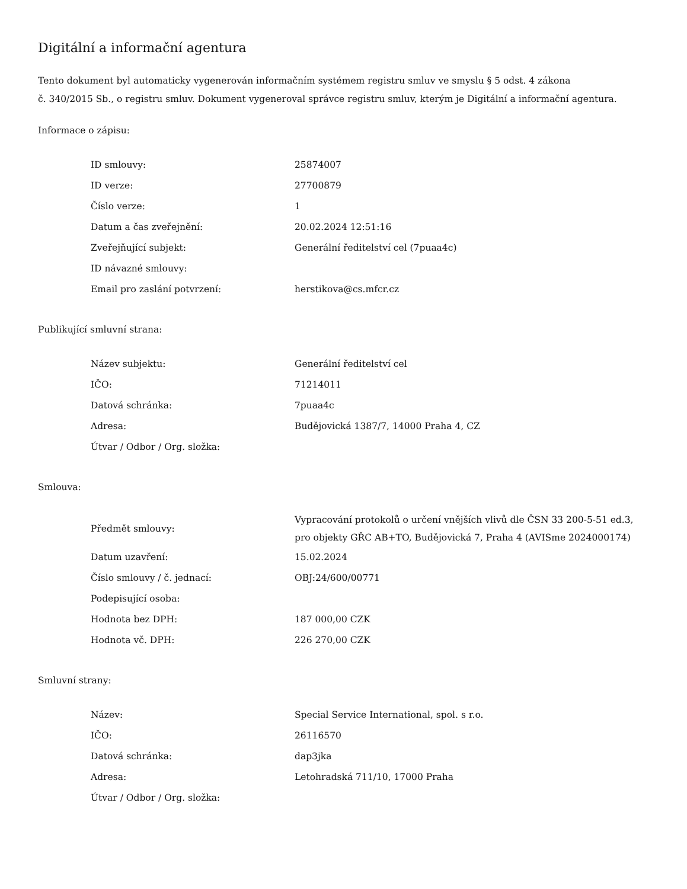Digitální a informační agentura
Tento dokument byl automaticky vygenerován informačním systémem registru smluv ve smyslu § 5 odst. 4 zákona
č. 340/2015 Sb., o registru smluv. Dokument vygeneroval správce registru smluv, kterým je Digitální a informační agentura.
Informace o zápisu:
| ID smlouvy: | 25874007 |
| ID verze: | 27700879 |
| Číslo verze: | 1 |
| Datum a čas zveřejnění: | 20.02.2024 12:51:16 |
| Zveřejňující subjekt: | Generální ředitelství cel (7puaa4c) |
| ID návazné smlouvy: | |
| Email pro zaslání potvrzení: | herstikova@cs.mfcr.cz |
Publikující smluvní strana:
| Název subjektu: | Generální ředitelství cel |
| IČO: | 71214011 |
| Datová schránka: | 7puaa4c |
| Adresa: | Budějovická 1387/7, 14000 Praha 4, CZ |
| Útvar / Odbor / Org. složka: | |
Smlouva:
| Předmět smlouvy: | Vypracování protokolů o určení vnějších vlivů dle ČSN 33 200-5-51 ed.3, pro objekty GŘC AB+TO, Budějovická 7, Praha 4 (AVISme 2024000174) |
| Datum uzavření: | 15.02.2024 |
| Číslo smlouvy / č. jednací: | OBJ:24/600/00771 |
| Podepisující osoba: | |
| Hodnota bez DPH: | 187 000,00 CZK |
| Hodnota vč. DPH: | 226 270,00 CZK |
Smluvní strany:
| Název: | Special Service International, spol. s r.o. |
| IČO: | 26116570 |
| Datová schránka: | dap3jka |
| Adresa: | Letohradská 711/10, 17000 Praha |
| Útvar / Odbor / Org. složka: | |